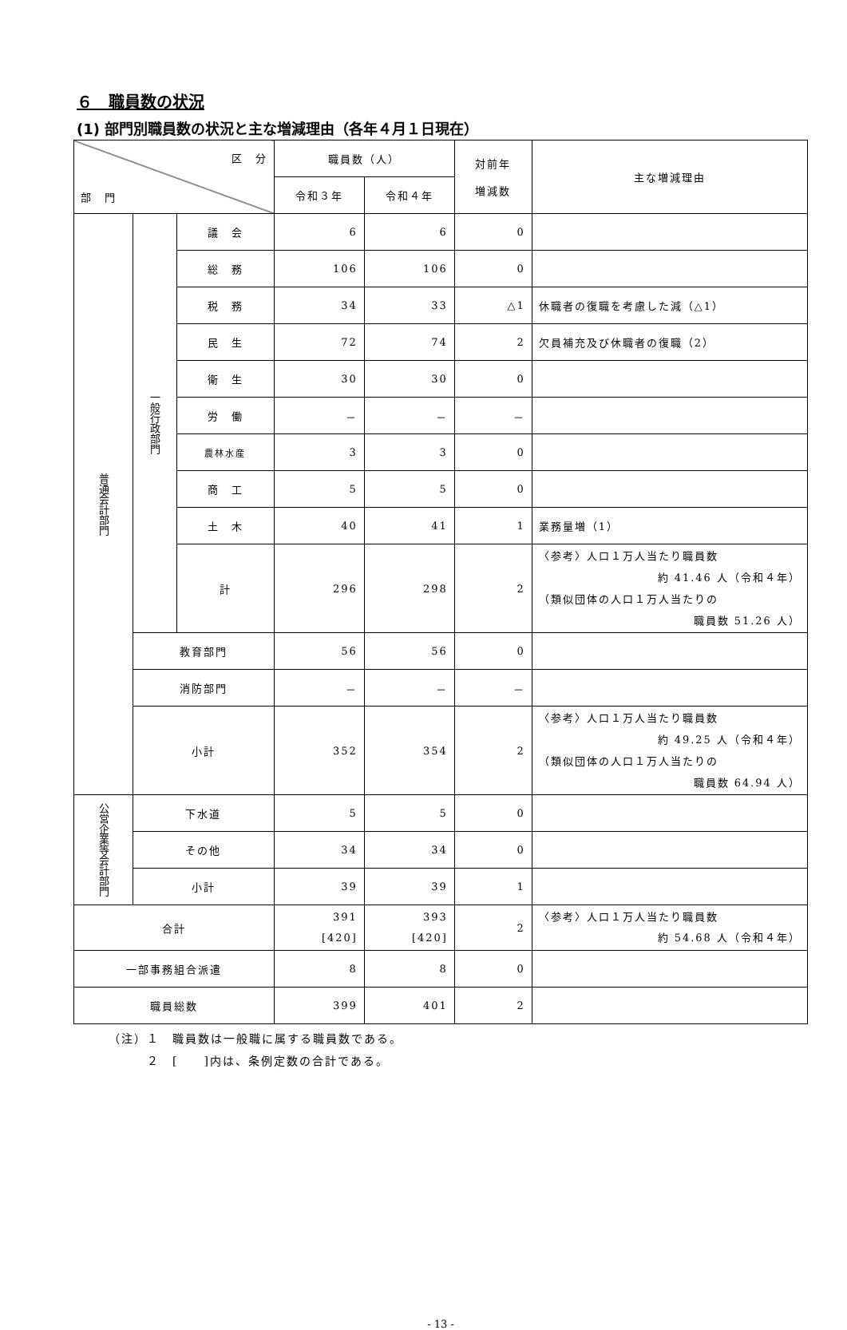６　職員数の状況
(1) 部門別職員数の状況と主な増減理由（各年４月１日現在）
| 区 分 部 門 | | | 職員数（人） | | 対前年 増減数 | 主な増減理由 |
| --- | --- | --- | --- | --- | --- | --- |
| | | | 令和３年 | 令和４年 | | |
| 普通会計部門 | 一般行政部門 | 議 会 | 6 | 6 | 0 | |
| | | 総 務 | 106 | 106 | 0 | |
| | | 税 務 | 34 | 33 | △1 | 休職者の復職を考慮した減（△1） |
| | | 民 生 | 72 | 74 | 2 | 欠員補充及び休職者の復職（2） |
| | | 衛 生 | 30 | 30 | 0 | |
| | | 労 働 | － | － | － | |
| | | 農林水産 | 3 | 3 | 0 | |
| | | 商 工 | 5 | 5 | 0 | |
| | | 土 木 | 40 | 41 | 1 | 業務量増（1） |
| | | 計 | 296 | 298 | 2 | 〈参考〉人口１万人当たり職員数 約 41.46 人（令和４年） （類似団体の人口１万人当たりの 職員数 51.26 人） |
| | 教育部門 | | 56 | 56 | 0 | |
| | 消防部門 | | － | － | － | |
| | 小計 | | 352 | 354 | 2 | 〈参考〉人口１万人当たり職員数 約 49.25 人（令和４年） （類似団体の人口１万人当たりの 職員数 64.94 人） |
| 公営企業等会計部門 | 下水道 | | 5 | 5 | 0 | |
| | その他 | | 34 | 34 | 0 | |
| | 小計 | | 39 | 39 | 1 | |
| 合計 | | | 391 [420] | 393 [420] | 2 | 〈参考〉人口１万人当たり職員数 約 54.68 人（令和４年） |
| 一部事務組合派遣 | | | 8 | 8 | 0 | |
| 職員総数 | | | 399 | 401 | 2 | |
（注）１　職員数は一般職に属する職員数である。
　　　２　[　　]内は、条例定数の合計である。
- 13 -